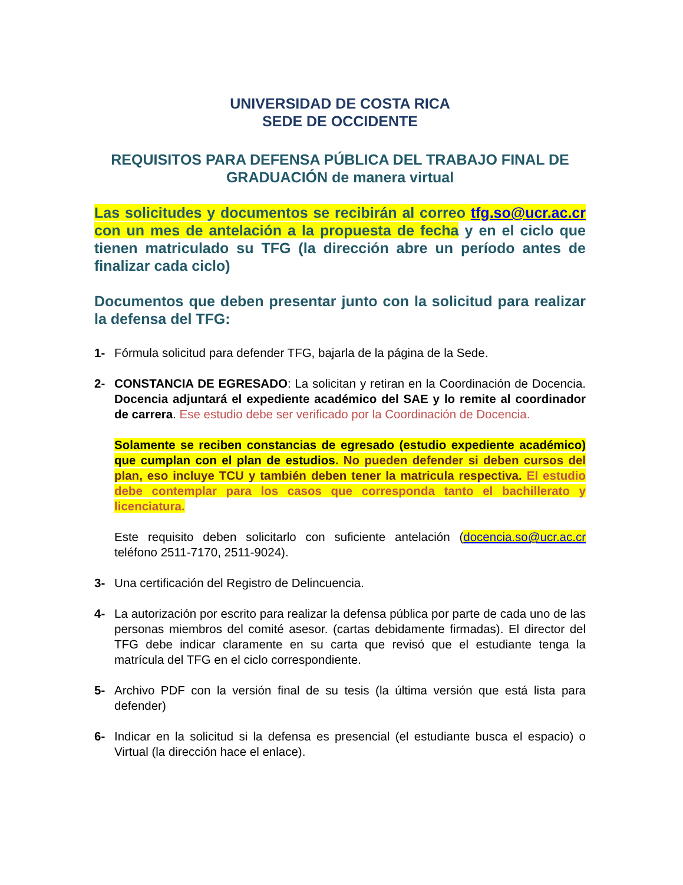UNIVERSIDAD DE COSTA RICA
SEDE DE OCCIDENTE
REQUISITOS PARA DEFENSA PÚBLICA DEL TRABAJO FINAL DE GRADUACIÓN de manera virtual
Las solicitudes y documentos se recibirán al correo tfg.so@ucr.ac.cr con un mes de antelación a la propuesta de fecha y en el ciclo que tienen matriculado su TFG (la dirección abre un período antes de finalizar cada ciclo)
Documentos que deben presentar junto con la solicitud para realizar la defensa del TFG:
1- Fórmula solicitud para defender TFG, bajarla de la página de la Sede.
2- CONSTANCIA DE EGRESADO: La solicitan y retiran en la Coordinación de Docencia. Docencia adjuntará el expediente académico del SAE y lo remite al coordinador de carrera. Ese estudio debe ser verificado por la Coordinación de Docencia.
Solamente se reciben constancias de egresado (estudio expediente académico) que cumplan con el plan de estudios. No pueden defender si deben cursos del plan, eso incluye TCU y también deben tener la matricula respectiva. El estudio debe contemplar para los casos que corresponda tanto el bachillerato y licenciatura.
Este requisito deben solicitarlo con suficiente antelación (docencia.so@ucr.ac.cr teléfono 2511-7170, 2511-9024).
3- Una certificación del Registro de Delincuencia.
4- La autorización por escrito para realizar la defensa pública por parte de cada uno de las personas miembros del comité asesor. (cartas debidamente firmadas). El director del TFG debe indicar claramente en su carta que revisó que el estudiante tenga la matrícula del TFG en el ciclo correspondiente.
5- Archivo PDF con la versión final de su tesis (la última versión que está lista para defender)
6- Indicar en la solicitud si la defensa es presencial (el estudiante busca el espacio) o Virtual (la dirección hace el enlace).